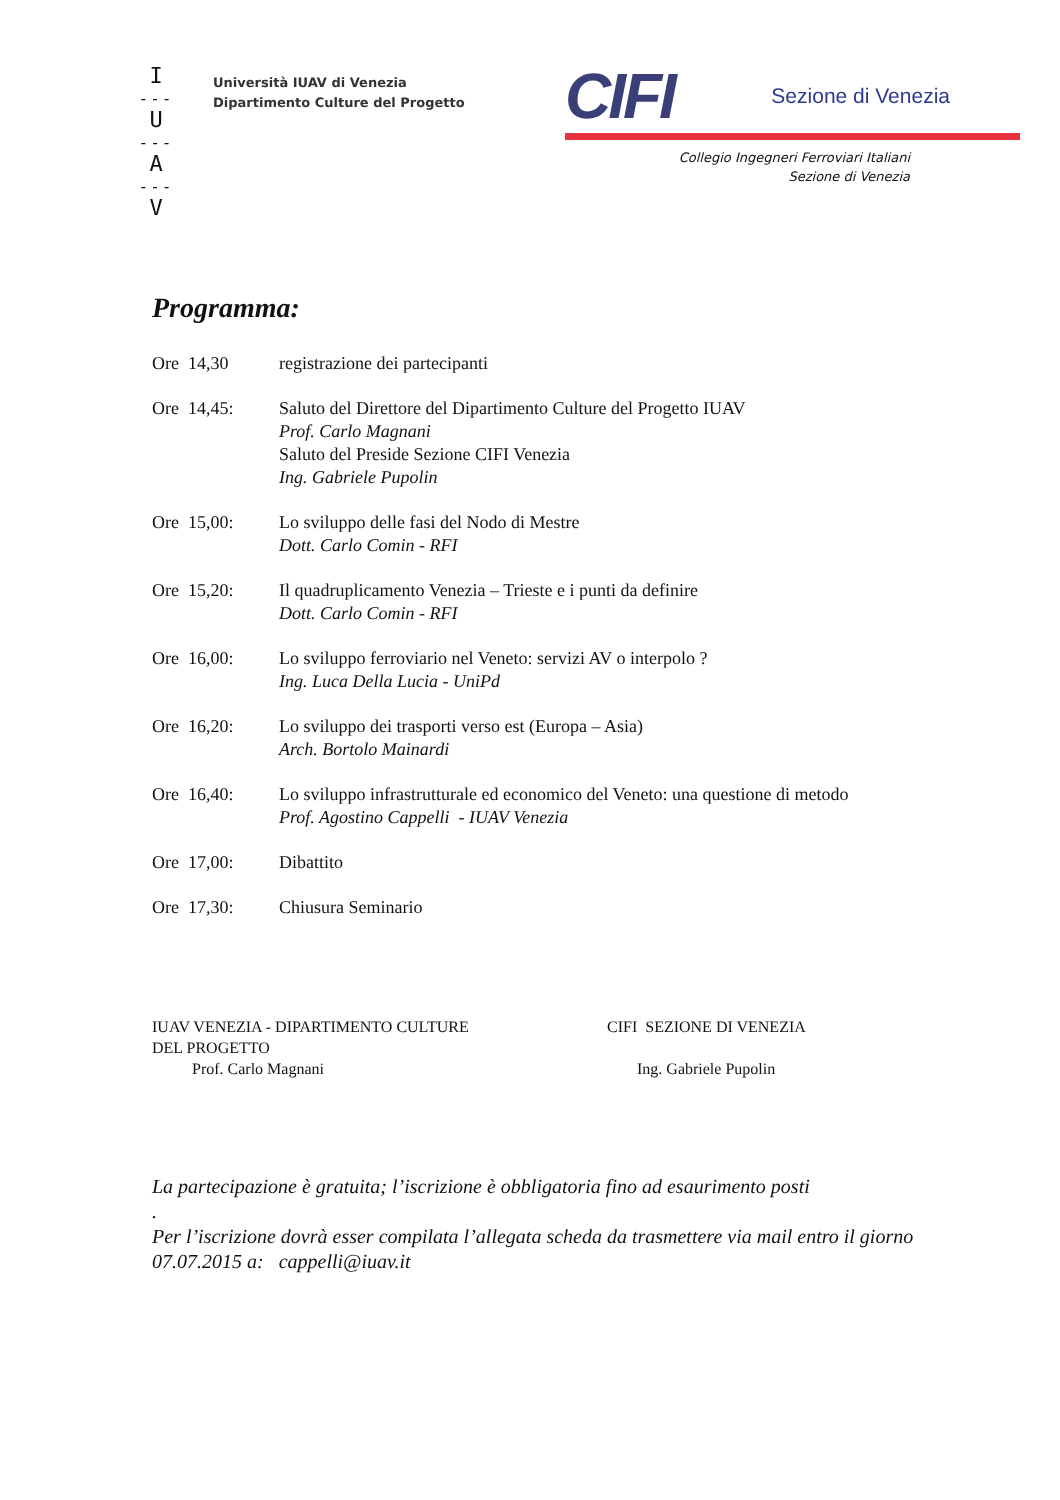I
---
U
---
A
---
V
Università IUAV di Venezia
Dipartimento Culture del Progetto
CIFI Sezione di Venezia
Collegio Ingegneri Ferroviari Italiani
Sezione di Venezia
Programma:
| Ore 14,30 | registrazione dei partecipanti |
| Ore 14,45: | Saluto del Direttore del Dipartimento Culture del Progetto IUAV Prof. Carlo Magnani Saluto del Preside Sezione CIFI Venezia Ing. Gabriele Pupolin |
| Ore 15,00: | Lo sviluppo delle fasi del Nodo di Mestre Dott. Carlo Comin - RFI |
| Ore 15,20: | Il quadruplicamento Venezia – Trieste e i punti da definire Dott. Carlo Comin - RFI |
| Ore 16,00: | Lo sviluppo ferroviario nel Veneto: servizi AV o interpolo ? Ing. Luca Della Lucia - UniPd |
| Ore 16,20: | Lo sviluppo dei trasporti verso est (Europa – Asia) Arch. Bortolo Mainardi |
| Ore 16,40: | Lo sviluppo infrastrutturale ed economico del Veneto: una questione di metodo Prof. Agostino Cappelli - IUAV Venezia |
| Ore 17,00: | Dibattito |
| Ore 17,30: | Chiusura Seminario |
IUAV VENEZIA - DIPARTIMENTO CULTURE
DEL PROGETTO
Prof. Carlo Magnani
CIFI SEZIONE DI VENEZIA
Ing. Gabriele Pupolin
La partecipazione è gratuita; l’iscrizione è obbligatoria fino ad esaurimento posti
.
Per l’iscrizione dovrà esser compilata l’allegata scheda da trasmettere via mail entro il giorno 07.07.2015 a: cappelli@iuav.it